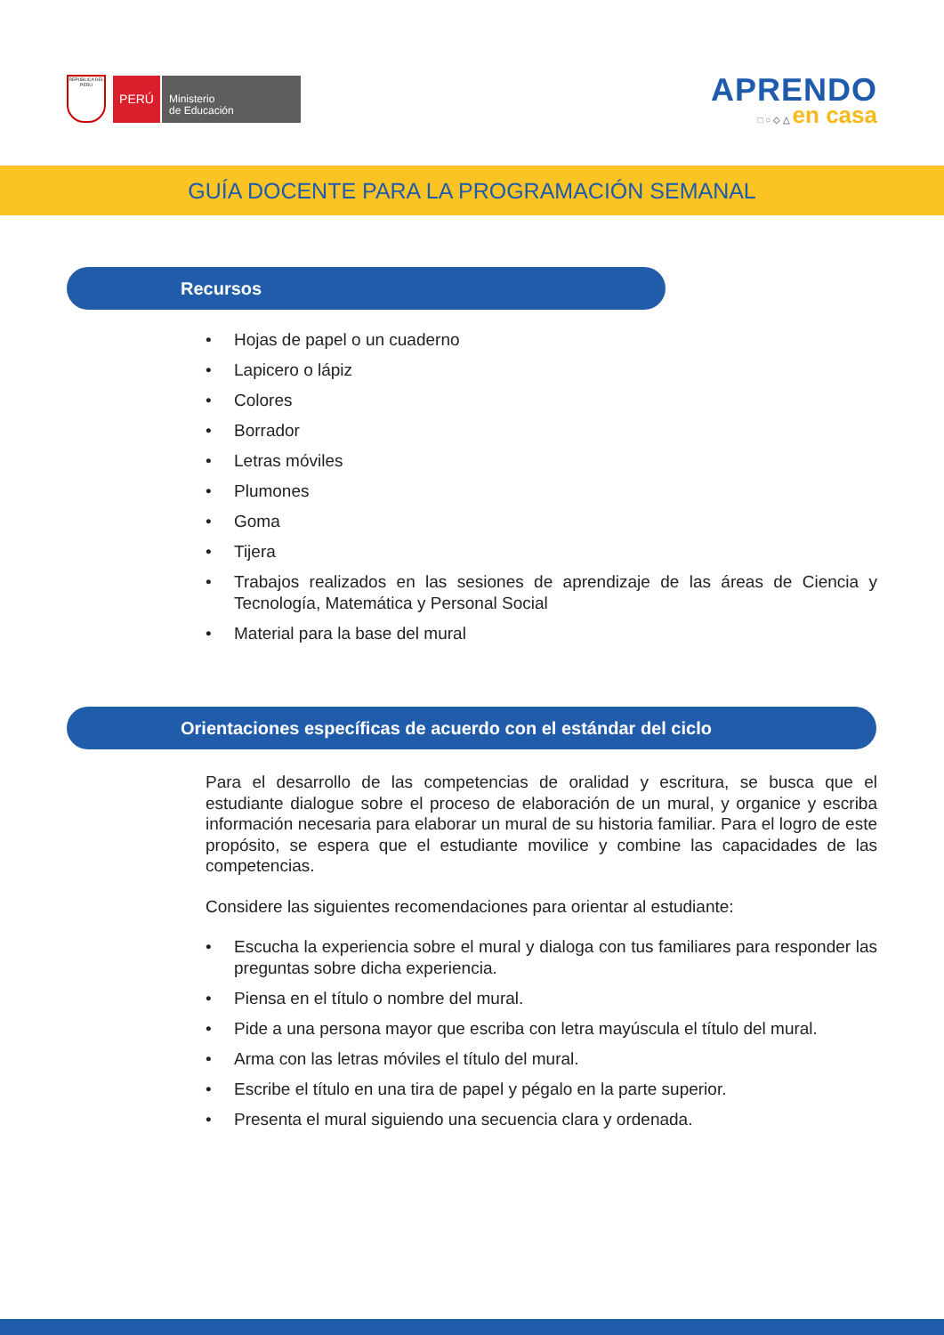REPÚBLICA DEL PERÚ
PERÚ
Ministerio
de Educación
APRENDO
□ ○ ◇ △ en casa
GUÍA DOCENTE PARA LA PROGRAMACIÓN SEMANAL
Recursos
• Hojas de papel o un cuaderno
• Lapicero o lápiz
• Colores
• Borrador
• Letras móviles
• Plumones
• Goma
• Tijera
• Trabajos realizados en las sesiones de aprendizaje de las áreas de Ciencia y Tecnología, Matemática y Personal Social
• Material para la base del mural
Orientaciones específicas de acuerdo con el estándar del ciclo
Para el desarrollo de las competencias de oralidad y escritura, se busca que el estudiante dialogue sobre el proceso de elaboración de un mural, y organice y escriba información necesaria para elaborar un mural de su historia familiar. Para el logro de este propósito, se espera que el estudiante movilice y combine las capacidades de las competencias.
Considere las siguientes recomendaciones para orientar al estudiante:
• Escucha la experiencia sobre el mural y dialoga con tus familiares para responder las preguntas sobre dicha experiencia.
• Piensa en el título o nombre del mural.
• Pide a una persona mayor que escriba con letra mayúscula el título del mural.
• Arma con las letras móviles el título del mural.
• Escribe el título en una tira de papel y pégalo en la parte superior.
• Presenta el mural siguiendo una secuencia clara y ordenada.